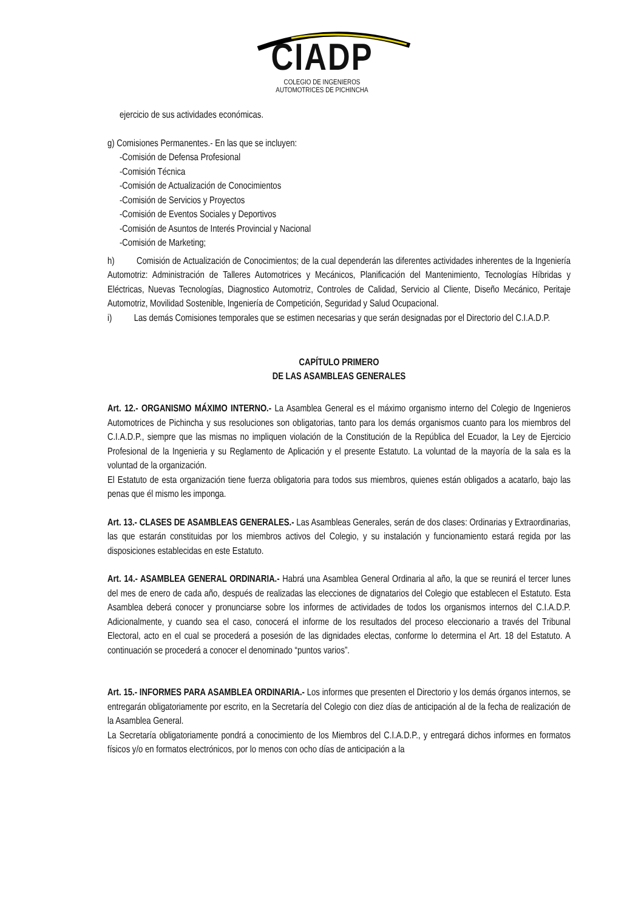CIADP
COLEGIO DE INGENIEROS
AUTOMOTRICES DE PICHINCHA
ejercicio de sus actividades económicas.
g) Comisiones Permanentes.- En las que se incluyen:
-Comisión de Defensa Profesional
-Comisión Técnica
-Comisión de Actualización de Conocimientos
-Comisión de Servicios y Proyectos
-Comisión de Eventos Sociales y Deportivos
-Comisión de Asuntos de Interés Provincial y Nacional
-Comisión de Marketing;
h) Comisión de Actualización de Conocimientos; de la cual dependerán las diferentes actividades inherentes de la Ingeniería Automotriz: Administración de Talleres Automotrices y Mecánicos, Planificación del Mantenimiento, Tecnologías Híbridas y Eléctricas, Nuevas Tecnologías, Diagnostico Automotriz, Controles de Calidad, Servicio al Cliente, Diseño Mecánico, Peritaje Automotriz, Movilidad Sostenible, Ingeniería de Competición, Seguridad y Salud Ocupacional.
i) Las demás Comisiones temporales que se estimen necesarias y que serán designadas por el Directorio del C.I.A.D.P.
CAPÍTULO PRIMERO
DE LAS ASAMBLEAS GENERALES
Art. 12.- ORGANISMO MÁXIMO INTERNO.- La Asamblea General es el máximo organismo interno del Colegio de Ingenieros Automotrices de Pichincha y sus resoluciones son obligatorias, tanto para los demás organismos cuanto para los miembros del C.I.A.D.P., siempre que las mismas no impliquen violación de la Constitución de la República del Ecuador, la Ley de Ejercicio Profesional de la Ingenieria y su Reglamento de Aplicación y el presente Estatuto. La voluntad de la mayoría de la sala es la voluntad de la organización.
El Estatuto de esta organización tiene fuerza obligatoria para todos sus miembros, quienes están obligados a acatarlo, bajo las penas que él mismo les imponga.
Art. 13.- CLASES DE ASAMBLEAS GENERALES.- Las Asambleas Generales, serán de dos clases: Ordinarias y Extraordinarias, las que estarán constituidas por los miembros activos del Colegio, y su instalación y funcionamiento estará regida por las disposiciones establecidas en este Estatuto.
Art. 14.- ASAMBLEA GENERAL ORDINARIA.- Habrá una Asamblea General Ordinaria al año, la que se reunirá el tercer lunes del mes de enero de cada año, después de realizadas las elecciones de dignatarios del Colegio que establecen el Estatuto. Esta Asamblea deberá conocer y pronunciarse sobre los informes de actividades de todos los organismos internos del C.I.A.D.P. Adicionalmente, y cuando sea el caso, conocerá el informe de los resultados del proceso eleccionario a través del Tribunal Electoral, acto en el cual se procederá a posesión de las dignidades electas, conforme lo determina el Art. 18 del Estatuto. A continuación se procederá a conocer el denominado “puntos varios”.
Art. 15.- INFORMES PARA ASAMBLEA ORDINARIA.- Los informes que presenten el Directorio y los demás órganos internos, se entregarán obligatoriamente por escrito, en la Secretaría del Colegio con diez días de anticipación al de la fecha de realización de la Asamblea General.
La Secretaría obligatoriamente pondrá a conocimiento de los Miembros del C.I.A.D.P., y entregará dichos informes en formatos físicos y/o en formatos electrónicos, por lo menos con ocho días de anticipación a la